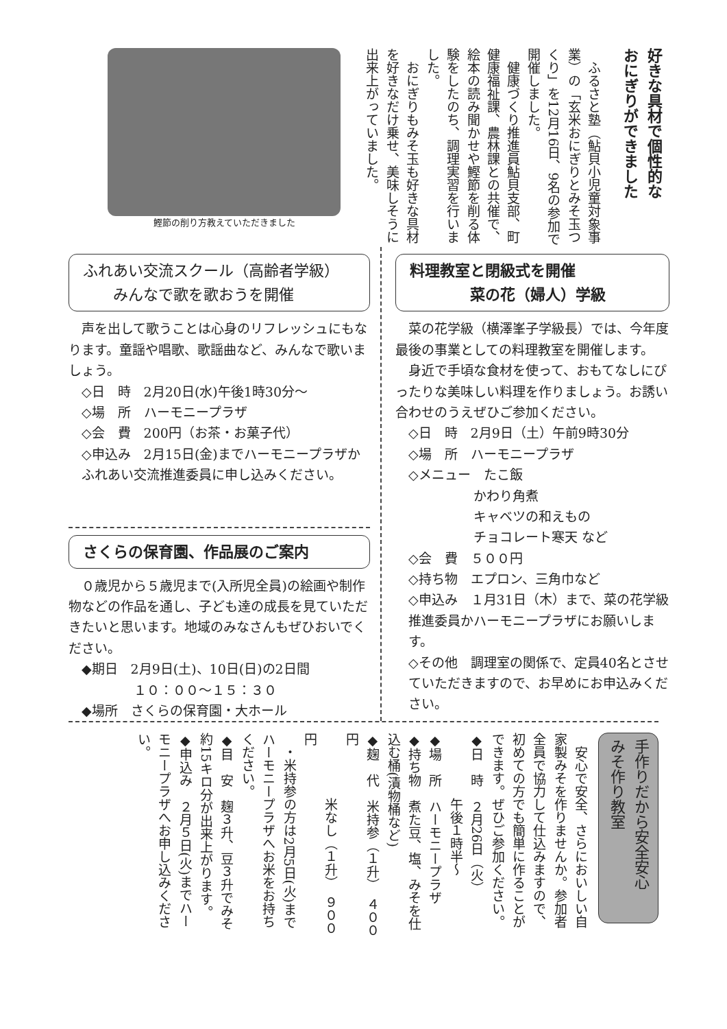好きな具材で個性的な
おにぎりができました
　ふるさと塾（鮎貝小児童対象事業）の「玄米おにぎりとみそ玉つくり」を12月16日、9名の参加で開催しました。
　健康づくり推進員鮎貝支部、町健康福祉課、農林課との共催で、絵本の読み聞かせや鰹節を削る体験をしたのち、調理実習を行いました。
　おにぎりもみそ玉も好きな具材を好きなだけ乗せ、美味しそうに出来上がっていました。
鰹節の削り方教えていただきました
ふれあい交流スクール（高齢者学級）
　　みんなで歌を歌おうを開催
声を出して歌うことは心身のリフレッシュにもなります。童謡や唱歌、歌謡曲など、みんなで歌いましょう。
◇日　時　2月20日(水)午後1時30分～
◇場　所　ハーモニープラザ
◇会　費　200円（お茶・お菓子代）
◇申込み　2月15日(金)までハーモニープラザかふれあい交流推進委員に申し込みください。
さくらの保育園、作品展のご案内
０歳児から５歳児まで(入所児全員)の絵画や制作物などの作品を通し、子ども達の成長を見ていただきたいと思います。地域のみなさんもぜひおいでください。
◆期日　2月9日(土)、10日(日)の2日間
　　　　１０：００～１５：３０
◆場所　さくらの保育園・大ホール
料理教室と閉級式を開催
　　　　菜の花（婦人）学級
菜の花学級（横澤峯子学級長）では、今年度最後の事業としての料理教室を開催します。
身近で手頃な食材を使って、おもてなしにぴったりな美味しい料理を作りましょう。お誘い合わせのうえぜひご参加ください。
◇日　時　2月9日（土）午前9時30分
◇場　所　ハーモニープラザ
◇メニュー　たこ飯
　　　　　かわり角煮
　　　　　キャベツの和えもの
　　　　　チョコレート寒天 など
◇会　費　５００円
◇持ち物　エプロン、三角巾など
◇申込み　１月31日（木）まで、菜の花学級推進委員かハーモニープラザにお願いします。
◇その他　調理室の関係で、定員40名とさせていただきますので、お早めにお申込みください。
手作りだから安全安心
みそ作り教室
　安心で安全、さらにおいしい自家製みそを作りませんか。参加者全員で協力して仕込みますので、初めての方でも簡単に作ることができます。ぜひご参加ください。
◆日　時　２月26日（火）
　　　　　午後１時半～
◆場　所　ハーモニープラザ
◆持ち物　煮た豆、塩、みそを仕込む桶(漬物桶など)
◆麹　代　米持参（１升）　４００円
　　　　　米なし（１升）　９００円
　・米持参の方は2月5日(火)までハーモニープラザへお米をお持ちください。
◆目　安　麹３升、豆３升でみそ約15キロ分が出来上がります。
◆申込み　２月５日(火)までハーモニープラザへお申し込みください。